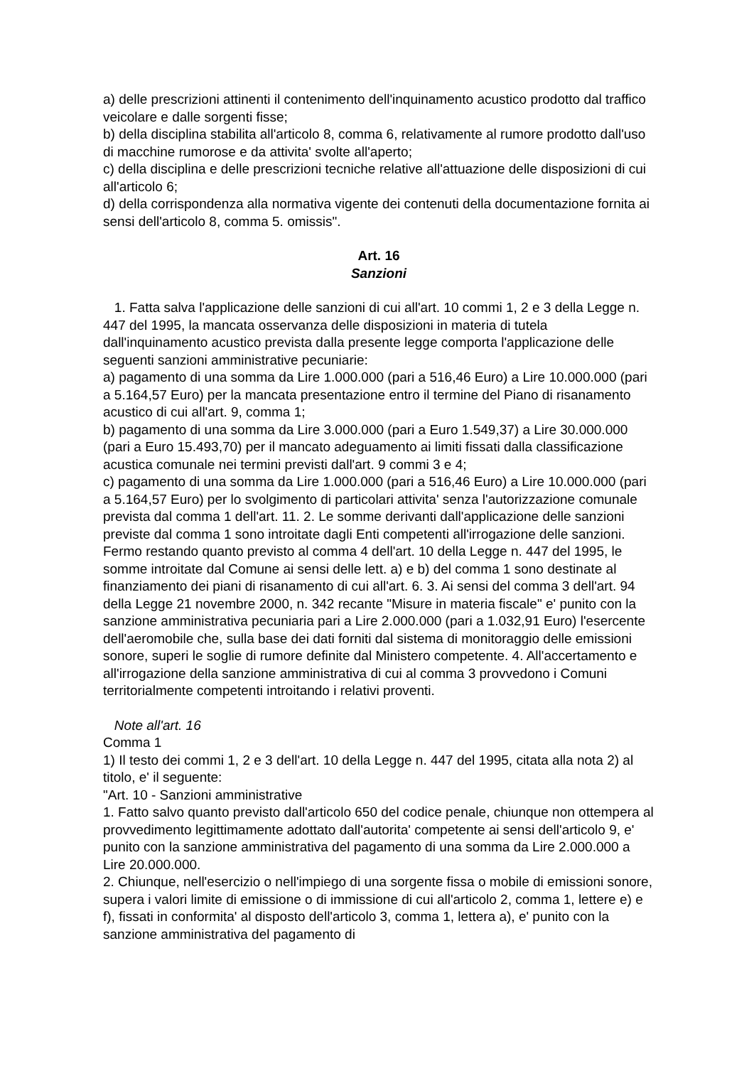a) delle prescrizioni attinenti il contenimento dell'inquinamento acustico prodotto dal traffico veicolare e dalle sorgenti fisse;
b) della disciplina stabilita all'articolo 8, comma 6, relativamente al rumore prodotto dall'uso di macchine rumorose e da attivita' svolte all'aperto;
c) della disciplina e delle prescrizioni tecniche relative all'attuazione delle disposizioni di cui all'articolo 6;
d) della corrispondenza alla normativa vigente dei contenuti della documentazione fornita ai sensi dell'articolo 8, comma 5. omissis".
Art. 16
Sanzioni
1. Fatta salva l'applicazione delle sanzioni di cui all'art. 10 commi 1, 2 e 3 della Legge n. 447 del 1995, la mancata osservanza delle disposizioni in materia di tutela dall'inquinamento acustico prevista dalla presente legge comporta l'applicazione delle seguenti sanzioni amministrative pecuniarie:
a) pagamento di una somma da Lire 1.000.000 (pari a 516,46 Euro) a Lire 10.000.000 (pari a 5.164,57 Euro) per la mancata presentazione entro il termine del Piano di risanamento acustico di cui all'art. 9, comma 1;
b) pagamento di una somma da Lire 3.000.000 (pari a Euro 1.549,37) a Lire 30.000.000 (pari a Euro 15.493,70) per il mancato adeguamento ai limiti fissati dalla classificazione acustica comunale nei termini previsti dall'art. 9 commi 3 e 4;
c) pagamento di una somma da Lire 1.000.000 (pari a 516,46 Euro) a Lire 10.000.000 (pari a 5.164,57 Euro) per lo svolgimento di particolari attivita' senza l'autorizzazione comunale prevista dal comma 1 dell'art. 11. 2. Le somme derivanti dall'applicazione delle sanzioni previste dal comma 1 sono introitate dagli Enti competenti all'irrogazione delle sanzioni. Fermo restando quanto previsto al comma 4 dell'art. 10 della Legge n. 447 del 1995, le somme introitate dal Comune ai sensi delle lett. a) e b) del comma 1 sono destinate al finanziamento dei piani di risanamento di cui all'art. 6. 3. Ai sensi del comma 3 dell'art. 94 della Legge 21 novembre 2000, n. 342 recante "Misure in materia fiscale" e' punito con la sanzione amministrativa pecuniaria pari a Lire 2.000.000 (pari a 1.032,91 Euro) l'esercente dell'aeromobile che, sulla base dei dati forniti dal sistema di monitoraggio delle emissioni sonore, superi le soglie di rumore definite dal Ministero competente. 4. All'accertamento e all'irrogazione della sanzione amministrativa di cui al comma 3 provvedono i Comuni territorialmente competenti introitando i relativi proventi.
Note all'art. 16
Comma 1
1) Il testo dei commi 1, 2 e 3 dell'art. 10 della Legge n. 447 del 1995, citata alla nota 2) al titolo, e' il seguente:
"Art. 10 - Sanzioni amministrative
1. Fatto salvo quanto previsto dall'articolo 650 del codice penale, chiunque non ottempera al provvedimento legittimamente adottato dall'autorita' competente ai sensi dell'articolo 9, e' punito con la sanzione amministrativa del pagamento di una somma da Lire 2.000.000 a Lire 20.000.000.
2. Chiunque, nell'esercizio o nell'impiego di una sorgente fissa o mobile di emissioni sonore, supera i valori limite di emissione o di immissione di cui all'articolo 2, comma 1, lettere e) e f), fissati in conformita' al disposto dell'articolo 3, comma 1, lettera a), e' punito con la sanzione amministrativa del pagamento di